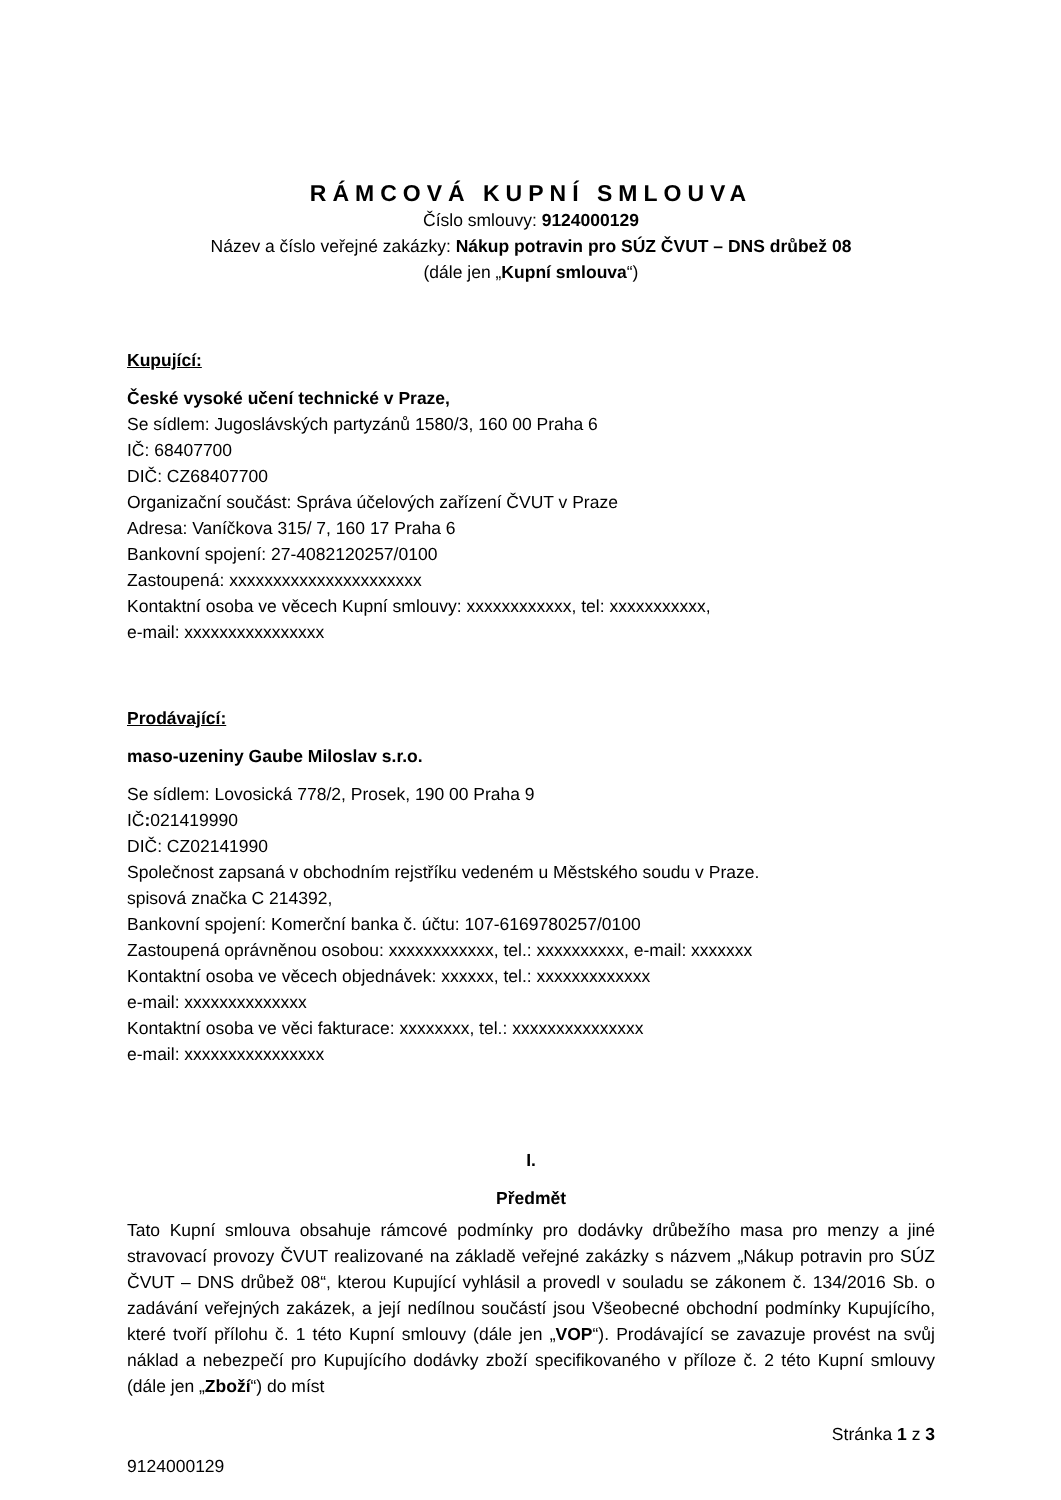RÁMCOVÁ KUPNÍ SMLOUVA
Číslo smlouvy: 9124000129
Název a číslo veřejné zakázky: Nákup potravin pro SÚZ ČVUT – DNS drůbež 08
(dále jen „Kupní smlouva“)
Kupující:
České vysoké učení technické v Praze,
Se sídlem: Jugoslávských partyzánů 1580/3, 160 00 Praha 6
IČ: 68407700
DIČ: CZ68407700
Organizační součást: Správa účelových zařízení ČVUT v Praze
Adresa: Vaníčkova 315/ 7, 160 17 Praha 6
Bankovní spojení: 27-4082120257/0100
Zastoupená: xxxxxxxxxxxxxxxxxxxxxx
Kontaktní osoba ve věcech Kupní smlouvy: xxxxxxxxxxxx, tel: xxxxxxxxxxx,
e-mail: xxxxxxxxxxxxxxxx
Prodávající:
maso-uzeniny Gaube Miloslav s.r.o.
Se sídlem: Lovosická 778/2, Prosek, 190 00 Praha 9
IČ: 021419990
DIČ: CZ02141990
Společnost zapsaná v obchodním rejstříku vedeném u Městského soudu v Praze.
spisová značka C 214392,
Bankovní spojení: Komerční banka č. účtu: 107-6169780257/0100
Zastoupená oprávněnou osobou: xxxxxxxxxxxx, tel.: xxxxxxxxxx, e-mail: xxxxxxx
Kontaktní osoba ve věcech objednávek: xxxxxx, tel.: xxxxxxxxxxxxx
e-mail: xxxxxxxxxxxxxx
Kontaktní osoba ve věci fakturace: xxxxxxxx, tel.: xxxxxxxxxxxxxxx
e-mail: xxxxxxxxxxxxxxxx
I.
Předmět
Tato Kupní smlouva obsahuje rámcové podmínky pro dodávky drůbežího masa pro menzy a jiné stravovací provozy ČVUT realizované na základě veřejné zakázky s názvem „Nákup potravin pro SÚZ ČVUT – DNS drůbež 08“, kterou Kupující vyhlásil a provedl v souladu se zákonem č. 134/2016 Sb. o zadávání veřejných zakázek, a její nedílnou součástí jsou Všeobecné obchodní podmínky Kupujícího, které tvoří přílohu č. 1 této Kupní smlouvy (dále jen „VOP“). Prodávající se zavazuje provést na svůj náklad a nebezpečí pro Kupujícího dodávky zboží specifikovaného v příloze č. 2 této Kupní smlouvy (dále jen „Zboží“) do míst
Stránka 1 z 3
9124000129